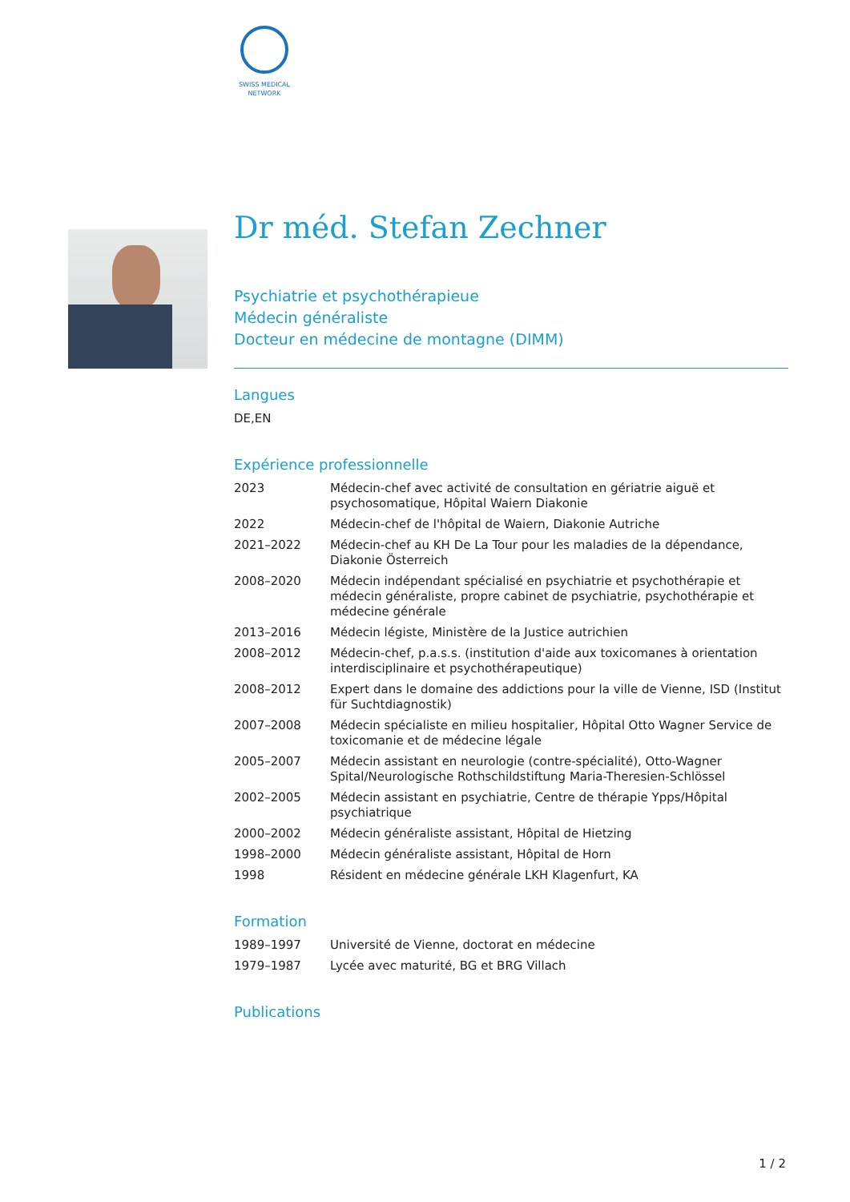SWISS MEDICAL NETWORK
Dr méd. Stefan Zechner
Psychiatrie et psychothérapieue
Médecin généraliste
Docteur en médecine de montagne (DIMM)
Langues
DE,EN
Expérience professionnelle
| 2023 | Médecin-chef avec activité de consultation en gériatrie aiguë et psychosomatique, Hôpital Waiern Diakonie |
| 2022 | Médecin-chef de l'hôpital de Waiern, Diakonie Autriche |
| 2021–2022 | Médecin-chef au KH De La Tour pour les maladies de la dépendance, Diakonie Österreich |
| 2008–2020 | Médecin indépendant spécialisé en psychiatrie et psychothérapie et médecin généraliste, propre cabinet de psychiatrie, psychothérapie et médecine générale |
| 2013–2016 | Médecin légiste, Ministère de la Justice autrichien |
| 2008–2012 | Médecin-chef, p.a.s.s. (institution d'aide aux toxicomanes à orientation interdisciplinaire et psychothérapeutique) |
| 2008–2012 | Expert dans le domaine des addictions pour la ville de Vienne, ISD (Institut für Suchtdiagnostik) |
| 2007–2008 | Médecin spécialiste en milieu hospitalier, Hôpital Otto Wagner Service de toxicomanie et de médecine légale |
| 2005–2007 | Médecin assistant en neurologie (contre-spécialité), Otto-Wagner Spital/Neurologische Rothschildstiftung Maria-Theresien-Schlössel |
| 2002–2005 | Médecin assistant en psychiatrie, Centre de thérapie Ypps/Hôpital psychiatrique |
| 2000–2002 | Médecin généraliste assistant, Hôpital de Hietzing |
| 1998–2000 | Médecin généraliste assistant, Hôpital de Horn |
| 1998 | Résident en médecine générale LKH Klagenfurt, KA |
Formation
| 1989–1997 | Université de Vienne, doctorat en médecine |
| 1979–1987 | Lycée avec maturité, BG et BRG Villach |
Publications
1 / 2